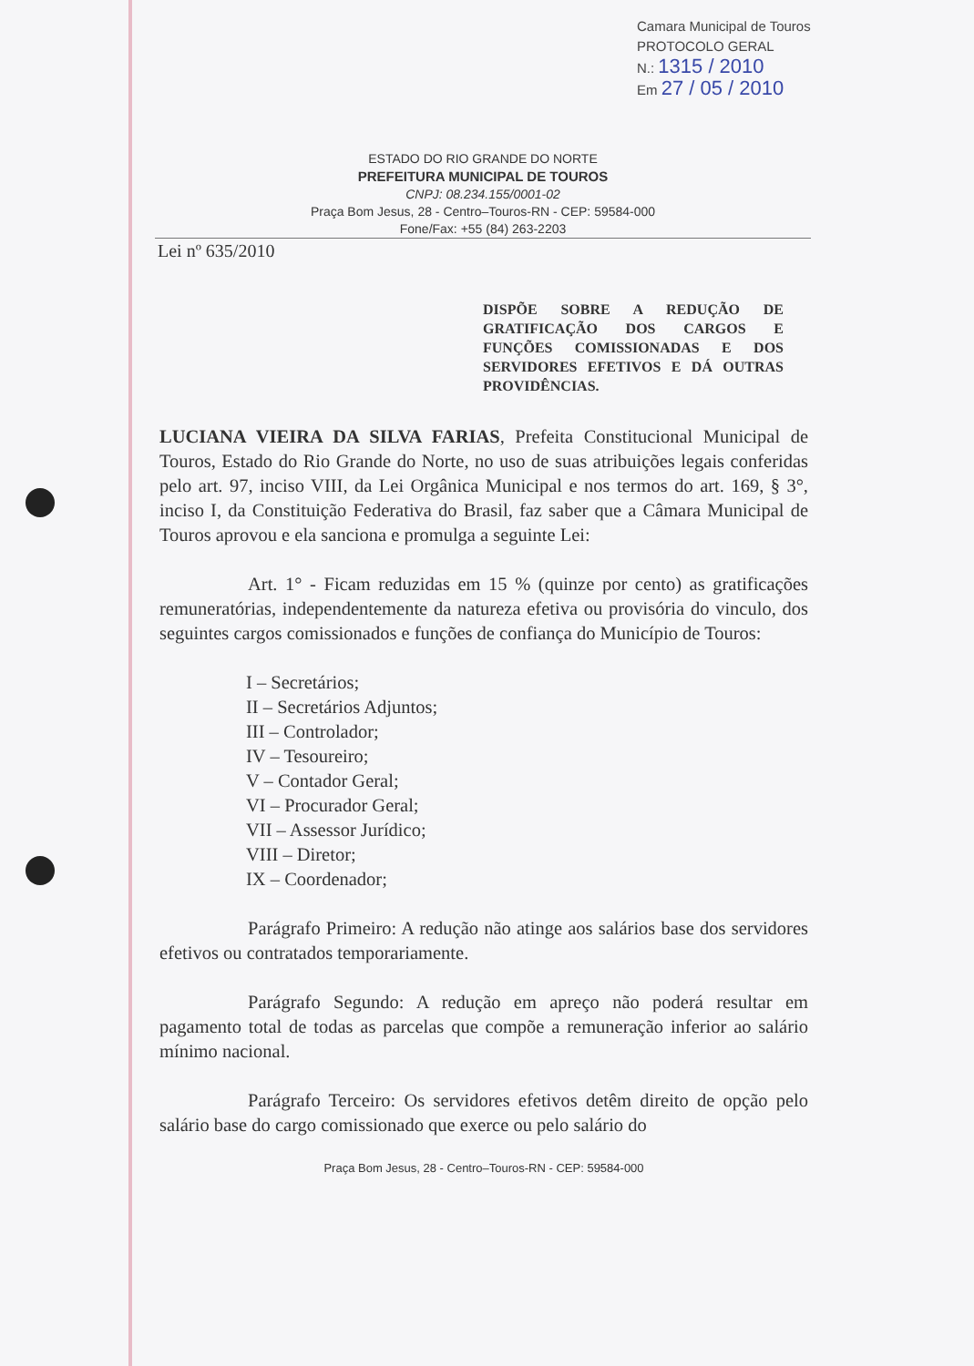Camara Municipal de Touros
PROTOCOLO GERAL
N.: 1315 / 2010
Em 27 / 05 / 2010
ESTADO DO RIO GRANDE DO NORTE
PREFEITURA MUNICIPAL DE TOUROS
CNPJ: 08.234.155/0001-02
Praça Bom Jesus, 28 - Centro–Touros-RN - CEP: 59584-000
Fone/Fax: +55 (84) 263-2203
Lei nº 635/2010
DISPÕE SOBRE A REDUÇÃO DE GRATIFICAÇÃO DOS CARGOS E FUNÇÕES COMISSIONADAS E DOS SERVIDORES EFETIVOS E DÁ OUTRAS PROVIDÊNCIAS.
LUCIANA VIEIRA DA SILVA FARIAS, Prefeita Constitucional Municipal de Touros, Estado do Rio Grande do Norte, no uso de suas atribuições legais conferidas pelo art. 97, inciso VIII, da Lei Orgânica Municipal e nos termos do art. 169, § 3°, inciso I, da Constituição Federativa do Brasil, faz saber que a Câmara Municipal de Touros aprovou e ela sanciona e promulga a seguinte Lei:
Art. 1° - Ficam reduzidas em 15 % (quinze por cento) as gratificações remuneratórias, independentemente da natureza efetiva ou provisória do vinculo, dos seguintes cargos comissionados e funções de confiança do Município de Touros:
I – Secretários;
II – Secretários Adjuntos;
III – Controlador;
IV – Tesoureiro;
V – Contador Geral;
VI – Procurador Geral;
VII – Assessor Jurídico;
VIII – Diretor;
IX – Coordenador;
Parágrafo Primeiro: A redução não atinge aos salários base dos servidores efetivos ou contratados temporariamente.
Parágrafo Segundo: A redução em apreço não poderá resultar em pagamento total de todas as parcelas que compõe a remuneração inferior ao salário mínimo nacional.
Parágrafo Terceiro: Os servidores efetivos detêm direito de opção pelo salário base do cargo comissionado que exerce ou pelo salário do
Praça Bom Jesus, 28 - Centro–Touros-RN - CEP: 59584-000